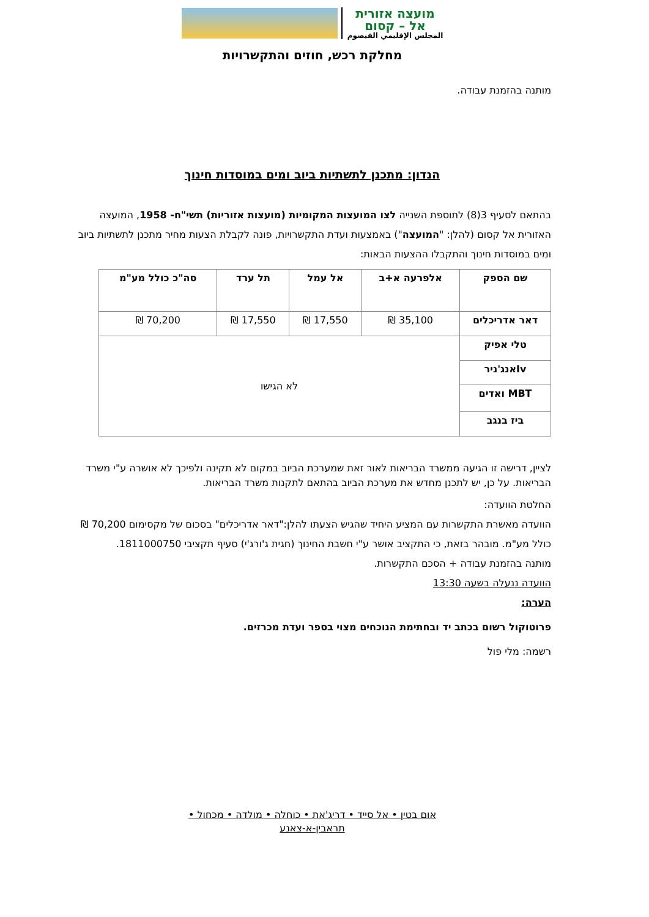מועצה אזורית
אל – קסום
المجلس الإقليمي القيصوم
מחלקת רכש, חוזים והתקשרויות
מותנה בהזמנת עבודה.
הנדון: מתכנן לתשתיות ביוב ומים במוסדות חינוך
בהתאם לסעיף 3(8) לתוספת השנייה לצו המועצות המקומיות (מועצות אזוריות) תשי"ח- 1958, המועצה האזורית אל קסום (להלן: "המועצה") באמצעות ועדת התקשרויות, פונה לקבלת הצעות מחיר מתכנן לתשתיות ביוב ומים במוסדות חינוך והתקבלו ההצעות הבאות:
| שם הספק | אלפרעה א+ב | אל עמל | תל ערד | סה"כ כולל מע"מ |
| --- | --- | --- | --- | --- |
| דאר אדריכלים | 35,100 ₪ | 17,550 ₪ | 17,550 ₪ | 70,200 ₪ |
| טלי אפיק | לא הגישו | | | |
| Ivאנג'ניר | | | | |
| MBT ואדים | | | | |
| ביז בנגב | | | | |
לציין, דרישה זו הגיעה ממשרד הבריאות לאור זאת שמערכת הביוב במקום לא תקינה ולפיכך לא אושרה ע"י משרד הבריאות. על כן, יש לתכנן מחדש את מערכת הביוב בהתאם לתקנות משרד הבריאות.
החלטת הוועדה:
הוועדה מאשרת התקשרות עם המציע היחיד שהגיש הצעתו להלן:"דאר אדריכלים" בסכום של מקסימום 70,200 ₪ כולל מע"מ. מובהר בזאת, כי התקציב אושר ע"י חשבת החינוך (חגית ג'ורג'י) סעיף תקציבי 1811000750.
מותנה בהזמנת עבודה + הסכם התקשרות.
הוועדה ננעלה בשעה 13:30
הערה:
פרוטוקול רשום בכתב יד ובחתימת הנוכחים מצוי בספר ועדת מכרזים.
רשמה: מלי פול
אום בטין • אל סייד • דריג'את • כוחלה • מולדה • מכחול •
תראבין-א-צאנע